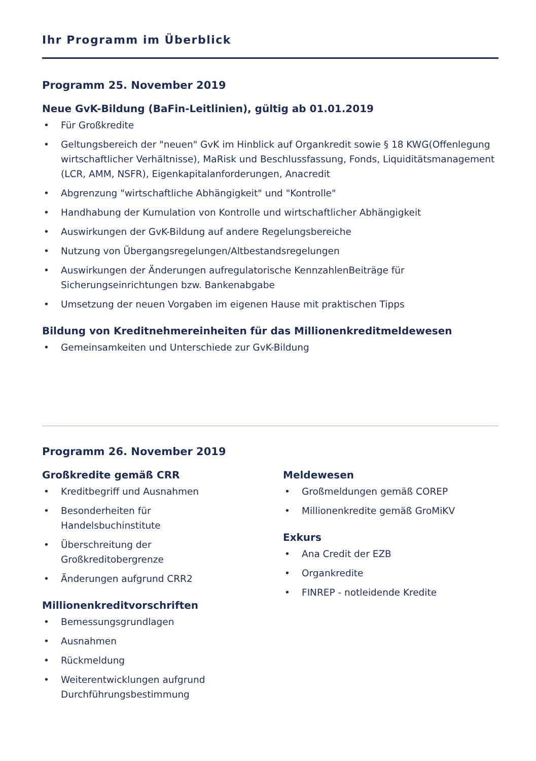Ihr Programm im Überblick
Programm 25. November 2019
Neue GvK-Bildung (BaFin-Leitlinien), gültig ab 01.01.2019
• Für Großkredite
• Geltungsbereich der "neuen" GvK im Hinblick auf Organkredit sowie § 18 KWG(Offenlegung wirtschaftlicher Verhältnisse), MaRisk und Beschlussfassung, Fonds, Liquiditätsmanagement (LCR, AMM, NSFR), Eigenkapitalanforderungen, Anacredit
• Abgrenzung "wirtschaftliche Abhängigkeit" und "Kontrolle"
• Handhabung der Kumulation von Kontrolle und wirtschaftlicher Abhängigkeit
• Auswirkungen der GvK-Bildung auf andere Regelungsbereiche
• Nutzung von Übergangsregelungen/Altbestandsregelungen
• Auswirkungen der Änderungen aufregulatorische KennzahlenBeiträge für Sicherungseinrichtungen bzw. Bankenabgabe
• Umsetzung der neuen Vorgaben im eigenen Hause mit praktischen Tipps
Bildung von Kreditnehmereinheiten für das Millionenkreditmeldewesen
• Gemeinsamkeiten und Unterschiede zur GvK-Bildung
Programm 26. November 2019
Großkredite gemäß CRR
• Kreditbegriff und Ausnahmen
• Besonderheiten für
Handelsbuchinstitute
• Überschreitung der
Großkreditobergrenze
• Änderungen aufgrund CRR2
Millionenkreditvorschriften
• Bemessungsgrundlagen
• Ausnahmen
• Rückmeldung
• Weiterentwicklungen aufgrund
Durchführungsbestimmung
Meldewesen
• Großmeldungen gemäß COREP
• Millionenkredite gemäß GroMiKV
Exkurs
• Ana Credit der EZB
• Organkredite
• FINREP - notleidende Kredite